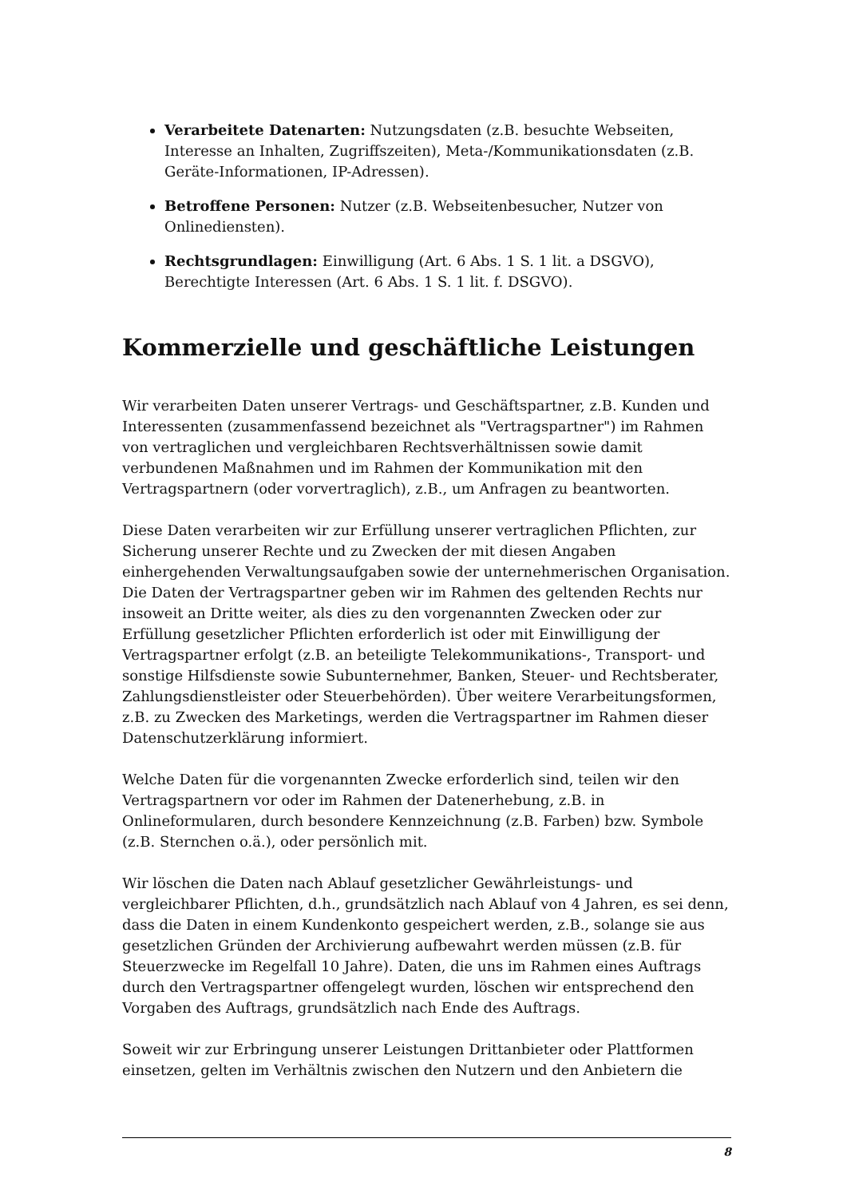Verarbeitete Datenarten: Nutzungsdaten (z.B. besuchte Webseiten, Interesse an Inhalten, Zugriffszeiten), Meta-/Kommunikationsdaten (z.B. Geräte-Informationen, IP-Adressen).
Betroffene Personen: Nutzer (z.B. Webseitenbesucher, Nutzer von Onlinediensten).
Rechtsgrundlagen: Einwilligung (Art. 6 Abs. 1 S. 1 lit. a DSGVO), Berechtigte Interessen (Art. 6 Abs. 1 S. 1 lit. f. DSGVO).
Kommerzielle und geschäftliche Leistungen
Wir verarbeiten Daten unserer Vertrags- und Geschäftspartner, z.B. Kunden und Interessenten (zusammenfassend bezeichnet als "Vertragspartner") im Rahmen von vertraglichen und vergleichbaren Rechtsverhältnissen sowie damit verbundenen Maßnahmen und im Rahmen der Kommunikation mit den Vertragspartnern (oder vorvertraglich), z.B., um Anfragen zu beantworten.
Diese Daten verarbeiten wir zur Erfüllung unserer vertraglichen Pflichten, zur Sicherung unserer Rechte und zu Zwecken der mit diesen Angaben einhergehenden Verwaltungsaufgaben sowie der unternehmerischen Organisation. Die Daten der Vertragspartner geben wir im Rahmen des geltenden Rechts nur insoweit an Dritte weiter, als dies zu den vorgenannten Zwecken oder zur Erfüllung gesetzlicher Pflichten erforderlich ist oder mit Einwilligung der Vertragspartner erfolgt (z.B. an beteiligte Telekommunikations-, Transport- und sonstige Hilfsdienste sowie Subunternehmer, Banken, Steuer- und Rechtsberater, Zahlungsdienstleister oder Steuerbehörden). Über weitere Verarbeitungsformen, z.B. zu Zwecken des Marketings, werden die Vertragspartner im Rahmen dieser Datenschutzerklärung informiert.
Welche Daten für die vorgenannten Zwecke erforderlich sind, teilen wir den Vertragspartnern vor oder im Rahmen der Datenerhebung, z.B. in Onlineformularen, durch besondere Kennzeichnung (z.B. Farben) bzw. Symbole (z.B. Sternchen o.ä.), oder persönlich mit.
Wir löschen die Daten nach Ablauf gesetzlicher Gewährleistungs- und vergleichbarer Pflichten, d.h., grundsätzlich nach Ablauf von 4 Jahren, es sei denn, dass die Daten in einem Kundenkonto gespeichert werden, z.B., solange sie aus gesetzlichen Gründen der Archivierung aufbewahrt werden müssen (z.B. für Steuerzwecke im Regelfall 10 Jahre). Daten, die uns im Rahmen eines Auftrags durch den Vertragspartner offengelegt wurden, löschen wir entsprechend den Vorgaben des Auftrags, grundsätzlich nach Ende des Auftrags.
Soweit wir zur Erbringung unserer Leistungen Drittanbieter oder Plattformen einsetzen, gelten im Verhältnis zwischen den Nutzern und den Anbietern die
8